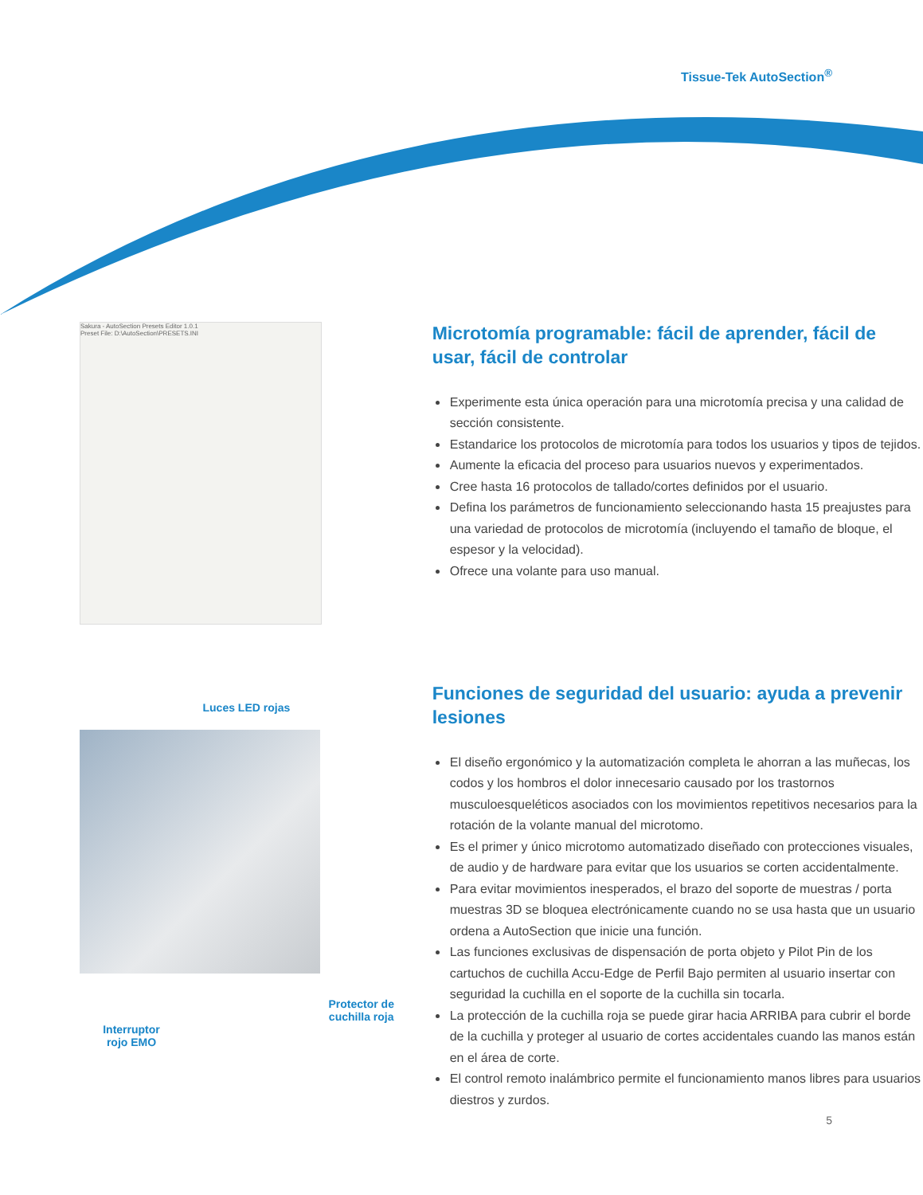Tissue-Tek AutoSection<sup>®</sup>
Sakura - AutoSection Presets Editor 1.0.1
Preset File: D:\AutoSection\PRESETS.INI
Microtomía programable: fácil de aprender, fácil de usar, fácil de controlar
Experimente esta única operación para una microtomía precisa y una calidad de sección consistente.
Estandarice los protocolos de microtomía para todos los usuarios y tipos de tejidos.
Aumente la eficacia del proceso para usuarios nuevos y experimentados.
Cree hasta 16 protocolos de tallado/cortes definidos por el usuario.
Defina los parámetros de funcionamiento seleccionando hasta 15 preajustes para una variedad de protocolos de microtomía (incluyendo el tamaño de bloque, el espesor y la velocidad).
Ofrece una volante para uso manual.
Luces LED rojas
Interruptor
rojo EMO
Protector de
cuchilla roja
Funciones de seguridad del usuario: ayuda a prevenir lesiones
El diseño ergonómico y la automatización completa le ahorran a las muñecas, los codos y los hombros el dolor innecesario causado por los trastornos musculoesqueléticos asociados con los movimientos repetitivos necesarios para la rotación de la volante manual del microtomo.
Es el primer y único microtomo automatizado diseñado con protecciones visuales, de audio y de hardware para evitar que los usuarios se corten accidentalmente.
Para evitar movimientos inesperados, el brazo del soporte de muestras / porta muestras 3D se bloquea electrónicamente cuando no se usa hasta que un usuario ordena a AutoSection que inicie una función.
Las funciones exclusivas de dispensación de porta objeto y Pilot Pin de los cartuchos de cuchilla Accu-Edge de Perfil Bajo permiten al usuario insertar con seguridad la cuchilla en el soporte de la cuchilla sin tocarla.
La protección de la cuchilla roja se puede girar hacia ARRIBA para cubrir el borde de la cuchilla y proteger al usuario de cortes accidentales cuando las manos están en el área de corte.
El control remoto inalámbrico permite el funcionamiento manos libres para usuarios diestros y zurdos.
5